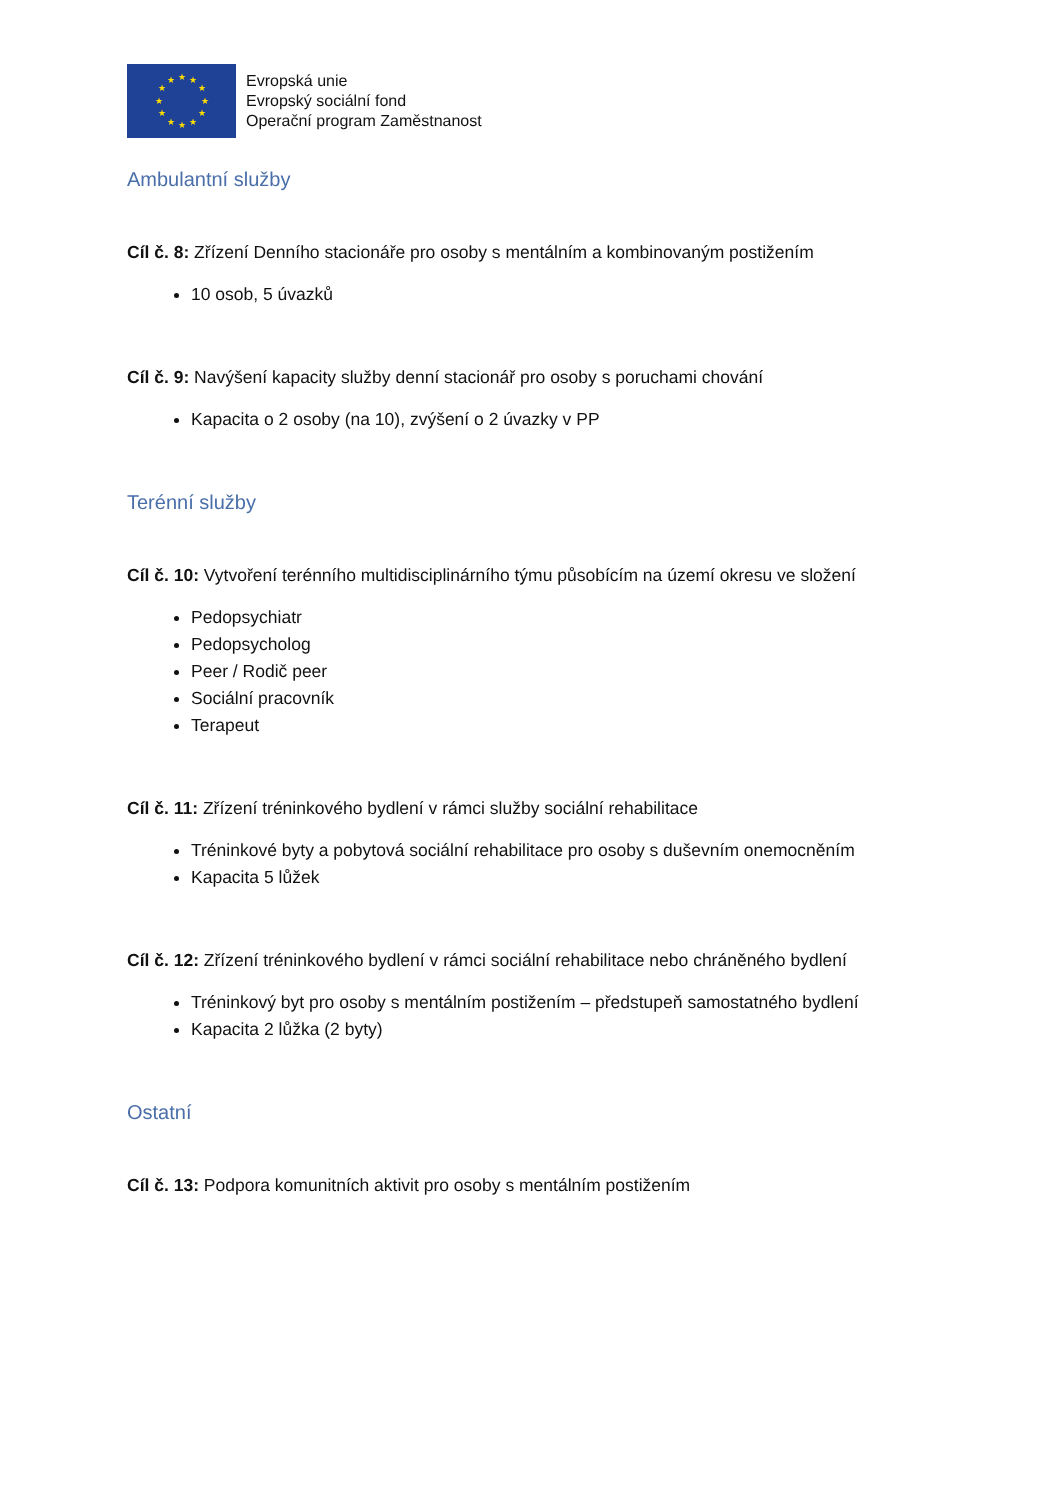★
★
★
★
★
★
★
★
★
★
★
★
Evropská unie
Evropský sociální fond
Operační program Zaměstnanost
Ambulantní služby
Cíl č. 8: Zřízení Denního stacionáře pro osoby s mentálním a kombinovaným postižením
10 osob, 5 úvazků
Cíl č. 9: Navýšení kapacity služby denní stacionář pro osoby s poruchami chování
Kapacita o 2 osoby (na 10), zvýšení o 2 úvazky v PP
Terénní služby
Cíl č. 10: Vytvoření terénního multidisciplinárního týmu působícím na území okresu ve složení
Pedopsychiatr
Pedopsycholog
Peer / Rodič peer
Sociální pracovník
Terapeut
Cíl č. 11: Zřízení tréninkového bydlení v rámci služby sociální rehabilitace
Tréninkové byty a pobytová sociální rehabilitace pro osoby s duševním onemocněním
Kapacita 5 lůžek
Cíl č. 12: Zřízení tréninkového bydlení v rámci sociální rehabilitace nebo chráněného bydlení
Tréninkový byt pro osoby s mentálním postižením – předstupeň samostatného bydlení
Kapacita 2 lůžka (2 byty)
Ostatní
Cíl č. 13: Podpora komunitních aktivit pro osoby s mentálním postižením